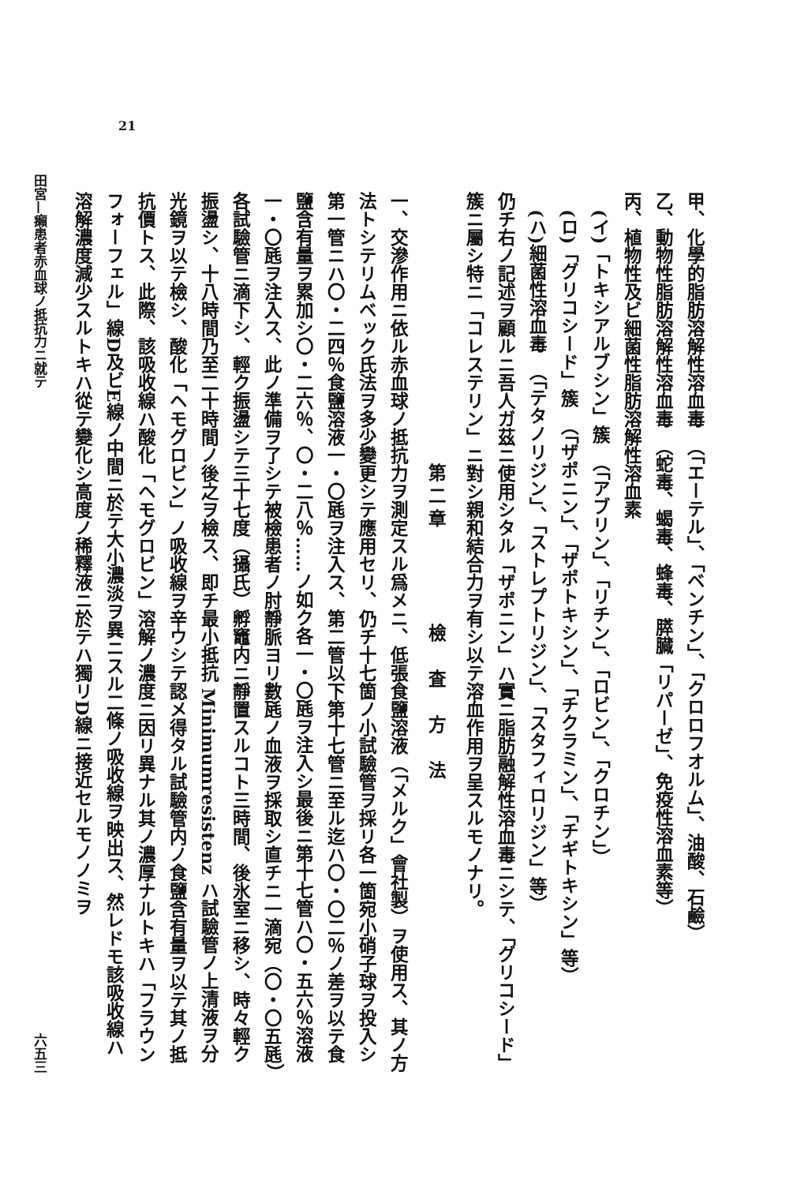21
甲、化學的脂肪溶解性溶血毒　（「エーテル」、「ベンチン」、「クロロフオルム」、油酸、石鹼）
乙、動物性脂肪溶解性溶血毒　（蛇毒、蝎毒、蜂毒、膵臓「リパーゼ」、免疫性溶血素等）
丙、植物性及ビ細菌性脂肪溶解性溶血素
(イ)「トキシアルブシン」簇　（「アブリン」、「リチン」、「ロビン」、「クロチン」）
(ロ)「グリコシード」簇　（「ザポニン」、「ザポトキシン」、「チクラミン」、「チギトキシン」等）
(ハ)細菌性溶血毒　（「テタノリジン」、「ストレプトリジン」、「スタフィロリジン」等）
仍チ右ノ記述ヲ顧ルニ吾人ガ茲ニ使用シタル「ザポニン」ハ實ニ脂肪融解性溶血毒ニシテ、「グリコシード」簇ニ屬シ特ニ「コレステリン」ニ對シ親和結合力ヲ有シ以テ溶血作用ヲ呈スルモノナリ。
第二章　　　　檢　査　方　法
一、交滲作用ニ依ル赤血球ノ抵抗力ヲ測定スル爲メニ、低張食鹽溶液（「メルク」會社製）ヲ使用ス、其ノ方法トシテリムベック氏法ヲ多少變更シテ應用セリ、仍チ十七箇ノ小試驗管ヲ採リ各一箇宛小硝子球ヲ投入シ第一管ニハ〇・二四％食鹽溶液一・〇瓱ヲ注入ス、第二管以下第十七管ニ至ル迄ハ〇・〇二％ノ差ヲ以テ食鹽含有量ヲ累加シ〇・二六％、〇・二八％……ノ如ク各一・〇瓱ヲ注入シ最後ニ第十七管ハ〇・五六％溶液一・〇瓱ヲ注入ス、此ノ準備ヲ了シテ被檢患者ノ肘靜脈ヨリ數瓱ノ血液ヲ採取シ直チニ一滴宛（〇・〇五瓱）各試驗管ニ滴下シ、輕ク振盪シテ三十七度（攝氏）孵竈内ニ靜置スルコト三時間、後氷室ニ移シ、時々輕ク振盪シ、十八時間乃至二十時間ノ後之ヲ檢ス、即チ最小抵抗 Minimumresistenz ハ試驗管ノ上清液ヲ分光鏡ヲ以テ檢シ、酸化「ヘモグロビン」ノ吸收線ヲ辛ウシテ認メ得タル試驗管内ノ食鹽含有量ヲ以テ其ノ抵抗價トス、此際、該吸收線ハ酸化「ヘモグロビン」溶解ノ濃度ニ因リ異ナル其ノ濃厚ナルトキハ「フラウンフォーフェル」線D及ビE線ノ中間ニ於テ大小濃淡ヲ異ニスル二條ノ吸收線ヲ映出ス、然レドモ該吸收線ハ溶解濃度減少スルトキハ從テ變化シ高度ノ稀釋液ニ於テハ獨リD線ニ接近セルモノノミヲ
田宮—癩患者赤血球ノ抵抗力ニ就テ 六五三